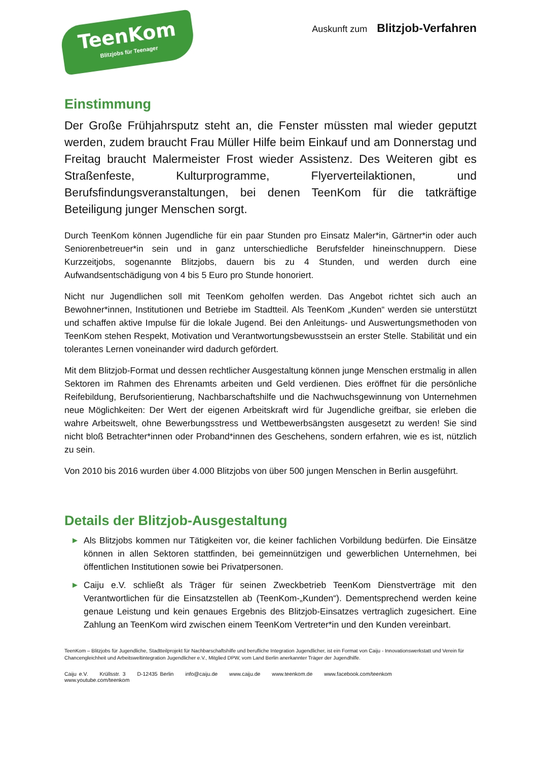TeenKom
Blitzjobs für Teenager
Auskunft zum Blitzjob-Verfahren
Einstimmung
Der Große Frühjahrsputz steht an, die Fenster müssten mal wieder geputzt werden, zudem braucht Frau Müller Hilfe beim Einkauf und am Donnerstag und Freitag braucht Malermeister Frost wieder Assistenz. Des Weiteren gibt es Straßenfeste, Kulturprogramme, Flyerverteilaktionen, und Berufsfindungsveranstaltungen, bei denen TeenKom für die tatkräftige Beteiligung junger Menschen sorgt.
Durch TeenKom können Jugendliche für ein paar Stunden pro Einsatz Maler*in, Gärtner*in oder auch Seniorenbetreuer*in sein und in ganz unterschiedliche Berufsfelder hineinschnuppern. Diese Kurzzeitjobs, sogenannte Blitzjobs, dauern bis zu 4 Stunden, und werden durch eine Aufwandsentschädigung von 4 bis 5 Euro pro Stunde honoriert.
Nicht nur Jugendlichen soll mit TeenKom geholfen werden. Das Angebot richtet sich auch an Bewohner*innen, Institutionen und Betriebe im Stadtteil. Als TeenKom „Kunden“ werden sie unterstützt und schaffen aktive Impulse für die lokale Jugend. Bei den Anleitungs- und Auswertungsmethoden von TeenKom stehen Respekt, Motivation und Verantwortungsbewusstsein an erster Stelle. Stabilität und ein tolerantes Lernen voneinander wird dadurch gefördert.
Mit dem Blitzjob-Format und dessen rechtlicher Ausgestaltung können junge Menschen erstmalig in allen Sektoren im Rahmen des Ehrenamts arbeiten und Geld verdienen. Dies eröffnet für die persönliche Reifebildung, Berufsorientierung, Nachbarschaftshilfe und die Nachwuchsgewinnung von Unternehmen neue Möglichkeiten: Der Wert der eigenen Arbeitskraft wird für Jugendliche greifbar, sie erleben die wahre Arbeitswelt, ohne Bewerbungsstress und Wettbewerbsängsten ausgesetzt zu werden! Sie sind nicht bloß Betrachter*innen oder Proband*innen des Geschehens, sondern erfahren, wie es ist, nützlich zu sein.
Von 2010 bis 2016 wurden über 4.000 Blitzjobs von über 500 jungen Menschen in Berlin ausgeführt.
Details der Blitzjob-Ausgestaltung
▶ Als Blitzjobs kommen nur Tätigkeiten vor, die keiner fachlichen Vorbildung bedürfen. Die Einsätze können in allen Sektoren stattfinden, bei gemeinnützigen und gewerblichen Unternehmen, bei öffentlichen Institutionen sowie bei Privatpersonen.
▶ Caiju e.V. schließt als Träger für seinen Zweckbetrieb TeenKom Dienstverträge mit den Verantwortlichen für die Einsatzstellen ab (TeenKom-„Kunden“). Dementsprechend werden keine genaue Leistung und kein genaues Ergebnis des Blitzjob-Einsatzes vertraglich zugesichert. Eine Zahlung an TeenKom wird zwischen einem TeenKom Vertreter*in und den Kunden vereinbart.
TeenKom – Blitzjobs für Jugendliche, Stadtteilprojekt für Nachbarschaftshilfe und berufliche Integration Jugendlicher, ist ein Format von Caiju - Innovationswerkstatt und Verein für Chancengleichheit und Arbeitsweltintegration Jugendlicher e.V., Mitglied DPW, vom Land Berlin anerkannter Träger der Jugendhilfe.
Caiju e.V. Krüllsstr. 3 D-12435 Berlin info@caiju.de www.caiju.de www.teenkom.de www.facebook.com/teenkom www.youtube.com/teenkom